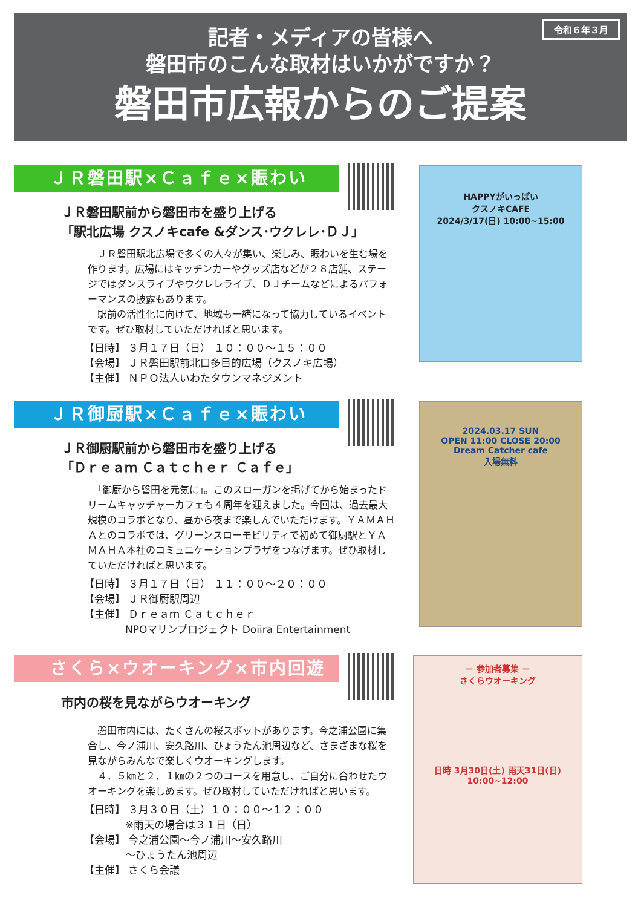令和６年３月
記者・メディアの皆様へ
磐田市のこんな取材はいかがですか？
磐田市広報からのご提案
ＪＲ磐田駅×Ｃａｆｅ×賑わい
ＪＲ磐田駅前から磐田市を盛り上げる
「駅北広場 クスノキcafe &ダンス･ウクレレ･ＤＪ」
　ＪＲ磐田駅北広場で多くの人々が集い、楽しみ、賑わいを生む場を作ります。広場にはキッチンカーやグッズ店などが２８店舗、ステージではダンスライブやウクレレライブ、ＤＪチームなどによるパフォーマンスの披露もあります。
　駅前の活性化に向けて、地域も一緒になって協力しているイベントです。ぜひ取材していただければと思います。
【日時】 ３月１７日（日） １０：００～１５：００
【会場】 ＪＲ磐田駅前北口多目的広場（クスノキ広場）
【主催】 ＮＰＯ法人いわたタウンマネジメント
HAPPYがいっぱい
クスノキCAFE
2024/3/17(日) 10:00~15:00
ＪＲ御厨駅×Ｃａｆｅ×賑わい
ＪＲ御厨駅前から磐田市を盛り上げる
「Ｄｒｅａｍ Ｃａｔｃｈｅｒ Ｃａｆｅ」
　「御厨から磐田を元気に」。このスローガンを掲げてから始まったドリームキャッチャーカフェも４周年を迎えました。今回は、過去最大規模のコラボとなり、昼から夜まで楽しんでいただけます。ＹＡＭＡＨＡとのコラボでは、グリーンスローモビリティで初めて御厨駅とＹＡＭＡＨＡ本社のコミュニケーションプラザをつなげます。ぜひ取材していただければと思います。
【日時】 ３月１７日（日） １１：００～２０：００
【会場】 ＪＲ御厨駅周辺
【主催】 Ｄｒｅａｍ Ｃａｔｃｈｅｒ
　　　　NPOマリンプロジェクト Doiira Entertainment
2024.03.17 SUN
OPEN 11:00 CLOSE 20:00
Dream Catcher cafe
入場無料
さくら×ウオーキング×市内回遊
市内の桜を見ながらウオーキング
　磐田市内には、たくさんの桜スポットがあります。今之浦公園に集合し、今ノ浦川、安久路川、ひょうたん池周辺など、さまざまな桜を見ながらみんなで楽しくウオーキングします。
　４．５㎞と２．１㎞の２つのコースを用意し、ご自分に合わせたウオーキングを楽しめます。ぜひ取材していただければと思います。
【日時】 ３月３０日（土）１０：００～１２：００
　　　　※雨天の場合は３１日（日）
【会場】 今之浦公園～今ノ浦川～安久路川
　　　　～ひょうたん池周辺
【主催】 さくら会議
－ 参加者募集 －
さくらウオーキング
日時 3月30日(土) 雨天31日(日)
10:00~12:00